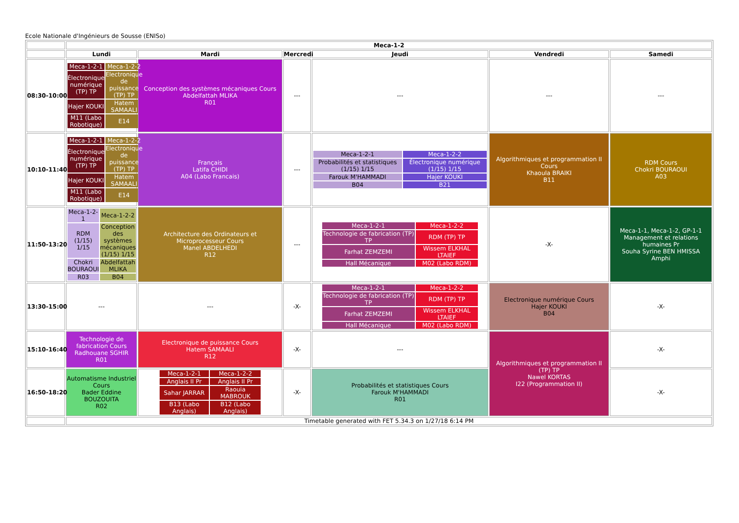Ecole Nationale d'Ingénieurs de Sousse (ENISo)
| | Meca-1-2 | | | | | |
| | Lundi | Mardi | Mercredi | Jeudi | Vendredi | Samedi |
| 08:30-10:00 | / Meca-1-2-1 / Meca-1-2-2 / / Électronique numérique (TP) TP / Electronique de puissance (TP) TP / / Hajer KOUKI / Hatem SAMAALI / / M11 (Labo Robotique) / E14 / | Conception des systèmes mécaniques Cours Abdelfattah MLIKA R01 | --- | --- | --- | --- |
| 10:10-11:40 | / Meca-1-2-1 / Meca-1-2-2 / / Électronique numérique (TP) TP / Electronique de puissance (TP) TP / / Hajer KOUKI / Hatem SAMAALI / / M11 (Labo Robotique) / E14 / | Français Latifa CHIDI A04 (Labo Francais) | --- | / Meca-1-2-1 / Meca-1-2-2 / / Probabilités et statistiques (1/15) 1/15 / Électronique numérique (1/15) 1/15 / / Farouk M'HAMMADI / Hajer KOUKI / / B04 / B21 / | Algorithmiques et programmation II Cours Khaoula BRAIKI B11 | RDM Cours Chokri BOURAOUI A03 |
| 11:50-13:20 | / Meca-1-2-1 / Meca-1-2-2 / / RDM (1/15) 1/15 / Conception des systèmes mécaniques (1/15) 1/15 / / Chokri BOURAOUI / Abdelfattah MLIKA / / R03 / B04 / | Architecture des Ordinateurs et Microprocesseur Cours Manel ABDELHEDI R12 | --- | / Meca-1-2-1 / Meca-1-2-2 / / Technologie de fabrication (TP) TP / RDM (TP) TP / / Farhat ZEMZEMI / Wissem ELKHAL LTAIEF / / Hall Mécanique / M02 (Labo RDM) / | -X- | Meca-1-1, Meca-1-2, GP-1-1 Management et relations humaines Pr Souha Syrine BEN HMISSA Amphi |
| 13:30-15:00 | --- | --- | -X- | / Meca-1-2-1 / Meca-1-2-2 / / Technologie de fabrication (TP) TP / RDM (TP) TP / / Farhat ZEMZEMI / Wissem ELKHAL LTAIEF / / Hall Mécanique / M02 (Labo RDM) / | Electronique numérique Cours Hajer KOUKI B04 | -X- |
| 15:10-16:40 | Technologie de fabrication Cours Radhouane SGHIR R01 | Electronique de puissance Cours Hatem SAMAALI R12 | -X- | --- | Algorithmiques et programmation II (TP) TP Nawel KORTAS I22 (Programmation II) | -X- |
| 16:50-18:20 | Automatisme Industriel Cours Bader Eddine BOUZOUITA R02 | / Meca-1-2-1 / Meca-1-2-2 / / Anglais II Pr / Anglais II Pr / / Sahar JARRAR / Raouia MABROUK / / B13 (Labo Anglais) / B12 (Labo Anglais) / | -X- | Probabilités et statistiques Cours Farouk M'HAMMADI R01 | | -X- |
| | Timetable generated with FET 5.34.3 on 1/27/18 6:14 PM | | | | | |